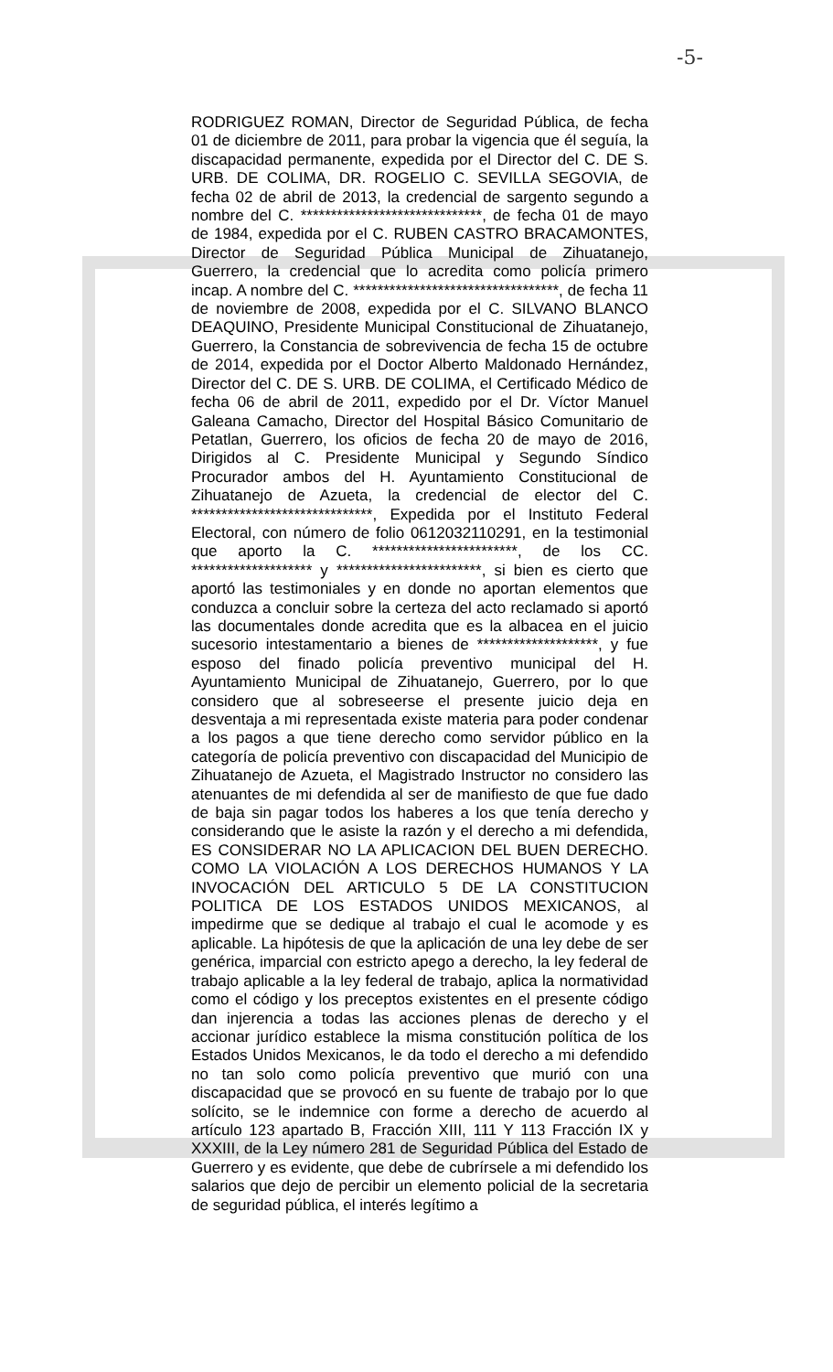-5-
RODRIGUEZ ROMAN, Director de Seguridad Pública, de fecha 01 de diciembre de 2011, para probar la vigencia que él seguía, la discapacidad permanente, expedida por el Director del C. DE S. URB. DE COLIMA, DR. ROGELIO C. SEVILLA SEGOVIA, de fecha 02 de abril de 2013, la credencial de sargento segundo a nombre del C. ******************************, de fecha 01 de mayo de 1984, expedida por el C. RUBEN CASTRO BRACAMONTES, Director de Seguridad Pública Municipal de Zihuatanejo, Guerrero, la credencial que lo acredita como policía primero incap. A nombre del C. **********************************, de fecha 11 de noviembre de 2008, expedida por el C. SILVANO BLANCO DEAQUINO, Presidente Municipal Constitucional de Zihuatanejo, Guerrero, la Constancia de sobrevivencia de fecha 15 de octubre de 2014, expedida por el Doctor Alberto Maldonado Hernández, Director del C. DE S. URB. DE COLIMA, el Certificado Médico de fecha 06 de abril de 2011, expedido por el Dr. Víctor Manuel Galeana Camacho, Director del Hospital Básico Comunitario de Petatlan, Guerrero, los oficios de fecha 20 de mayo de 2016, Dirigidos al C. Presidente Municipal y Segundo Síndico Procurador ambos del H. Ayuntamiento Constitucional de Zihuatanejo de Azueta, la credencial de elector del C. ******************************, Expedida por el Instituto Federal Electoral, con número de folio 0612032110291, en la testimonial que aporto la C. ************************, de los CC. ******************** y ************************, si bien es cierto que aportó las testimoniales y en donde no aportan elementos que conduzca a concluir sobre la certeza del acto reclamado si aportó las documentales donde acredita que es la albacea en el juicio sucesorio intestamentario a bienes de ********************, y fue esposo del finado policía preventivo municipal del H. Ayuntamiento Municipal de Zihuatanejo, Guerrero, por lo que considero que al sobreseerse el presente juicio deja en desventaja a mi representada existe materia para poder condenar a los pagos a que tiene derecho como servidor público en la categoría de policía preventivo con discapacidad del Municipio de Zihuatanejo de Azueta, el Magistrado Instructor no considero las atenuantes de mi defendida al ser de manifiesto de que fue dado de baja sin pagar todos los haberes a los que tenía derecho y considerando que le asiste la razón y el derecho a mi defendida, ES CONSIDERAR NO LA APLICACION DEL BUEN DERECHO. COMO LA VIOLACIÓN A LOS DERECHOS HUMANOS Y LA INVOCACIÓN DEL ARTICULO 5 DE LA CONSTITUCION POLITICA DE LOS ESTADOS UNIDOS MEXICANOS, al impedirme que se dedique al trabajo el cual le acomode y es aplicable. La hipótesis de que la aplicación de una ley debe de ser genérica, imparcial con estricto apego a derecho, la ley federal de trabajo aplicable a la ley federal de trabajo, aplica la normatividad como el código y los preceptos existentes en el presente código dan injerencia a todas las acciones plenas de derecho y el accionar jurídico establece la misma constitución política de los Estados Unidos Mexicanos, le da todo el derecho a mi defendido no tan solo como policía preventivo que murió con una discapacidad que se provocó en su fuente de trabajo por lo que solícito, se le indemnice con forme a derecho de acuerdo al artículo 123 apartado B, Fracción XIII, 111 Y 113 Fracción IX y XXXIII, de la Ley número 281 de Seguridad Pública del Estado de Guerrero y es evidente, que debe de cubrírsele a mi defendido los salarios que dejo de percibir un elemento policial de la secretaria de seguridad pública, el interés legítimo a